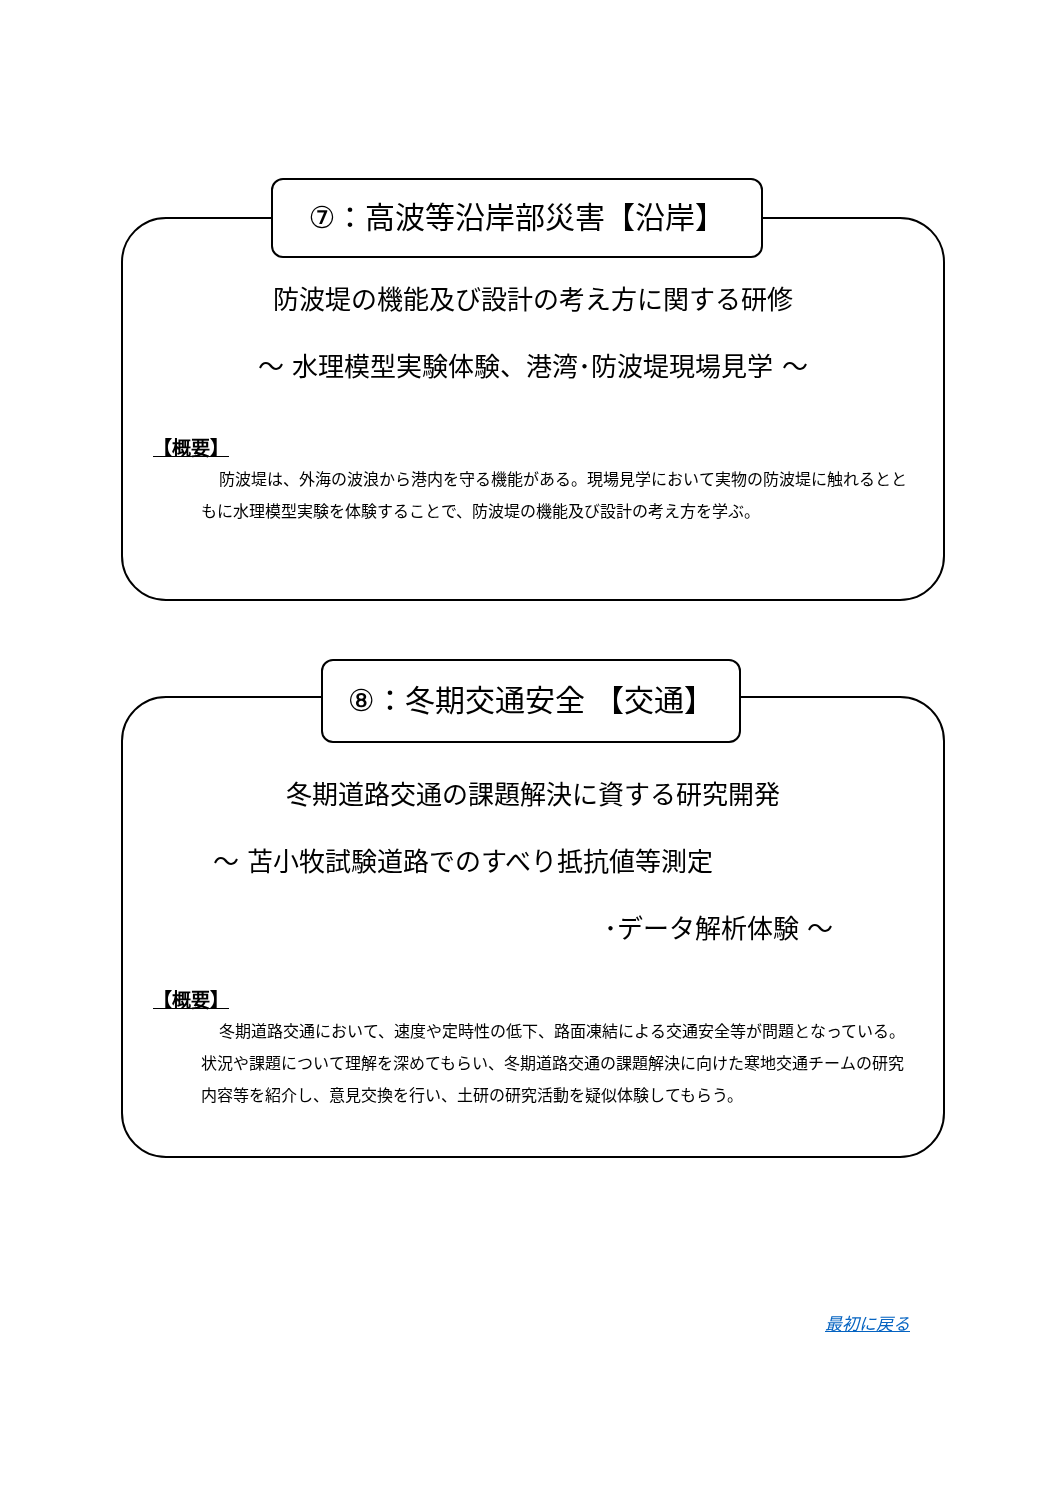防波堤の機能及び設計の考え方に関する研修
～ 水理模型実験体験、港湾･防波堤現場見学 ～
【概要】
防波堤は、外海の波浪から港内を守る機能がある。現場見学において実物の防波堤に触れるとともに水理模型実験を体験することで、防波堤の機能及び設計の考え方を学ぶ。
⑦：高波等沿岸部災害【沿岸】
冬期道路交通の課題解決に資する研究開発
～ 苫小牧試験道路でのすべり抵抗値等測定
･データ解析体験 ～
【概要】
冬期道路交通において、速度や定時性の低下、路面凍結による交通安全等が問題となっている。状況や課題について理解を深めてもらい、冬期道路交通の課題解決に向けた寒地交通チームの研究内容等を紹介し、意見交換を行い、土研の研究活動を疑似体験してもらう。
⑧：冬期交通安全 【交通】
最初に戻る